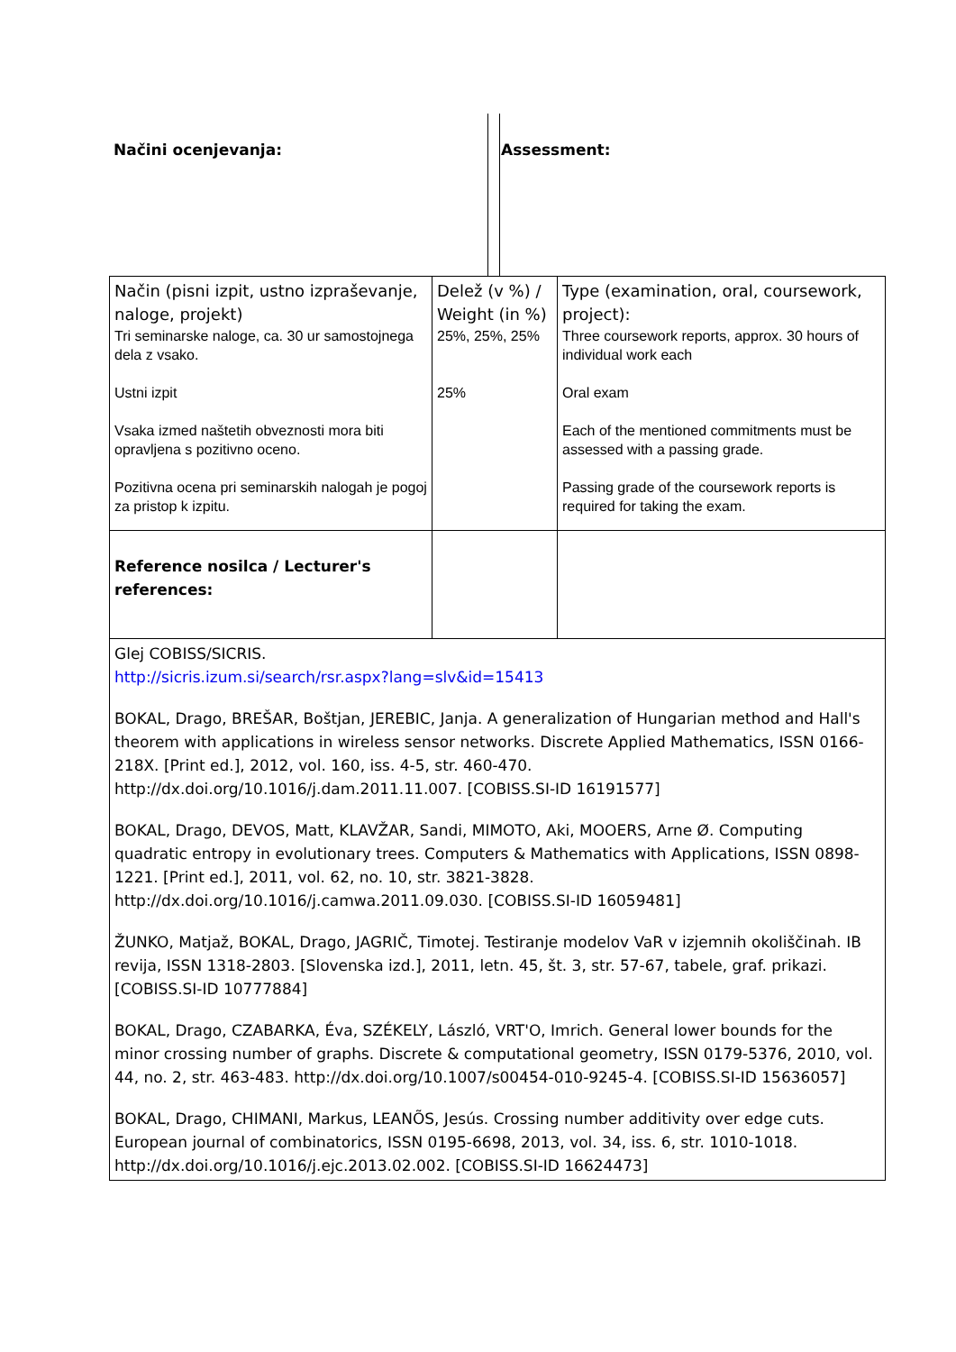Načini ocenjevanja: Assessment:
| Način (pisni izpit, ustno izpraševanje, naloge, projekt) Tri seminarske naloge, ca. 30 ur samostojnega dela z vsako. Ustni izpit Vsaka izmed naštetih obveznosti mora biti opravljena s pozitivno oceno. Pozitivna ocena pri seminarskih nalogah je pogoj za pristop k izpitu. | Delež (v %) / Weight (in %) 25%, 25%, 25% 25% | Type (examination, oral, coursework, project): Three coursework reports, approx. 30 hours of individual work each Oral exam Each of the mentioned commitments must be assessed with a passing grade. Passing grade of the coursework reports is required for taking the exam. |
| Reference nosilca / Lecturer's references: | | |
| Glej COBISS/SICRIS. http://sicris.izum.si/search/rsr.aspx?lang=slv&id=15413 BOKAL, Drago, BREŠAR, Boštjan, JEREBIC, Janja. A generalization of Hungarian method and Hall's theorem with applications in wireless sensor networks. Discrete Applied Mathematics, ISSN 0166-218X. [Print ed.], 2012, vol. 160, iss. 4-5, str. 460-470. http://dx.doi.org/10.1016/j.dam.2011.11.007. [COBISS.SI-ID 16191577] BOKAL, Drago, DEVOS, Matt, KLAVŽAR, Sandi, MIMOTO, Aki, MOOERS, Arne Ø. Computing quadratic entropy in evolutionary trees. Computers & Mathematics with Applications, ISSN 0898-1221. [Print ed.], 2011, vol. 62, no. 10, str. 3821-3828. http://dx.doi.org/10.1016/j.camwa.2011.09.030. [COBISS.SI-ID 16059481] ŽUNKO, Matjaž, BOKAL, Drago, JAGRIČ, Timotej. Testiranje modelov VaR v izjemnih okoliščinah. IB revija, ISSN 1318-2803. [Slovenska izd.], 2011, letn. 45, št. 3, str. 57-67, tabele, graf. prikazi. [COBISS.SI-ID 10777884] BOKAL, Drago, CZABARKA, Éva, SZÉKELY, László, VRT'O, Imrich. General lower bounds for the minor crossing number of graphs. Discrete & computational geometry, ISSN 0179-5376, 2010, vol. 44, no. 2, str. 463-483. http://dx.doi.org/10.1007/s00454-010-9245-4. [COBISS.SI-ID 15636057] BOKAL, Drago, CHIMANI, Markus, LEANÕS, Jesús. Crossing number additivity over edge cuts. European journal of combinatorics, ISSN 0195-6698, 2013, vol. 34, iss. 6, str. 1010-1018. http://dx.doi.org/10.1016/j.ejc.2013.02.002. [COBISS.SI-ID 16624473] | | |